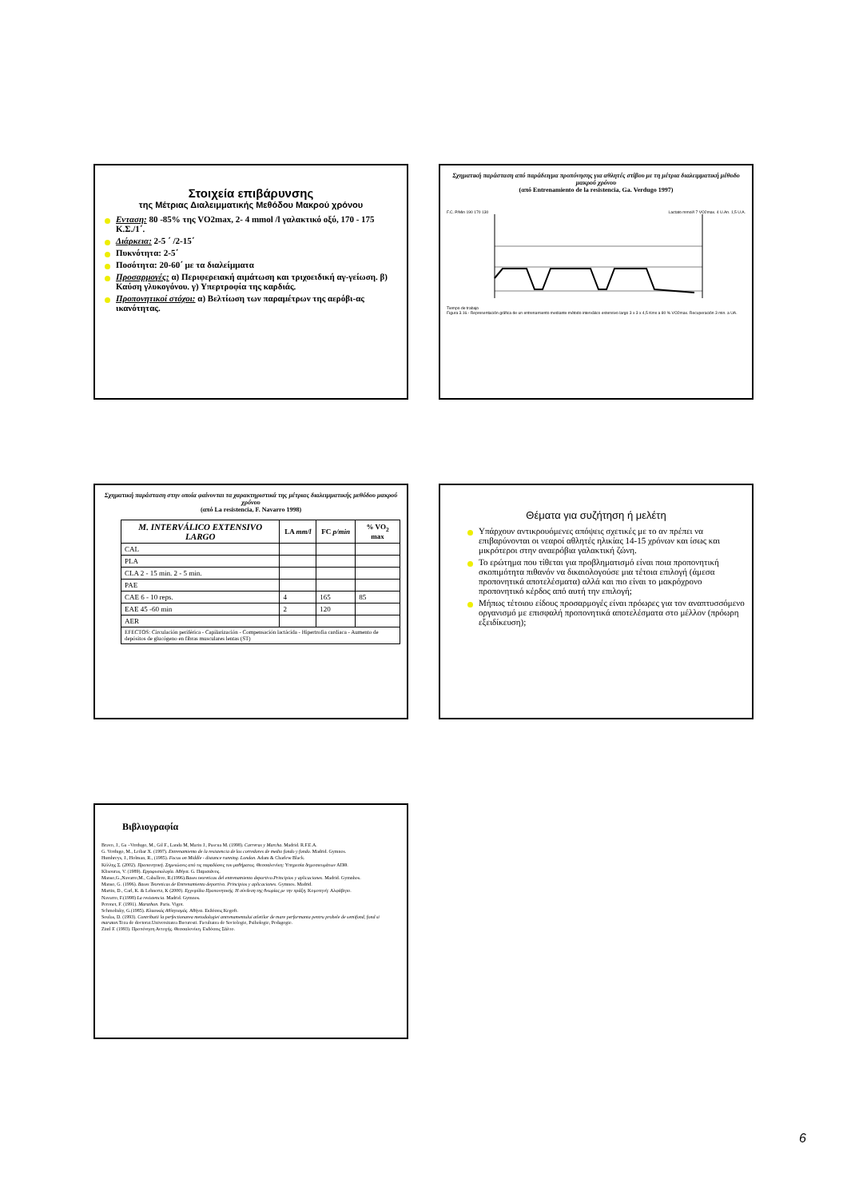Στοιχεία επιβάρυνσης
της Μέτριας Διαλειμματικής Μεθόδου Μακρού χρόνου
Ενταση: 80 -85% της VO2max, 2- 4 mmol /l γαλακτικό οξύ, 170 - 175 Κ.Σ./1΄.
Διάρκεια: 2-5 ΄ /2-15΄
Πυκνότητα: 2-5΄
Ποσότητα: 20-60΄ με τα διαλείμματα
Προσαρμογές: α) Περιφερειακή αιμάτωση και τριχοειδική αγ-γείωση. β) Καύση γλυκογόνου. γ) Υπερτροφία της καρδιάς.
Προπονητικοί στόχοι: α) Βελτίωση των παραμέτρων της αερόβι-ας ικανότητας.
Σχηματική παράσταση από παράδειγμα προπόνησης για αθλητές στίβου με τη μέτρια διαλειμματική μέθοδο μακρού χρόνου
(από Entrenamiento de la resistencia, Ga. Verdugo 1997)
F.C. P/Min 190 170 130 Lactato mmol/l 7 VO2max. 4 U.An. 1,5 U.A.
Tiempo de trabajo
Figura 3.16.- Representación gráfica de un entrenamiento mediante método interválico estensivo largo 3 x 3 x 4,5 Kms a 80 % VO2max. Recuperación 3 min. a UA.
Σχηματική παράσταση στην οποία φαίνονται τα χαρακτηριστικά της μέτριας διαλειμματικής μεθόδου μακρού χρόνου
(από La resistencia, F. Navarro 1998)
| M. INTERVÁLICO EXTENSIVO LARGO | LA mm/l | FC p/min | % VO<sub>2</sub> max |
| --- | --- | --- | --- |
| CAL | | | |
| PLA | | | |
| CLA 2 - 15 min. 2 - 5 min. | | | |
| PAE | | | |
| CAE 6 - 10 reps. | 4 | 165 | 85 |
| EAE 45 -60 min | 2 | 120 | |
| AER | | | |
| EFECTOS: Circulación periférica - Capilarización - Compensación lactácida - Hipertrofia cardiaca - Aumento de depósitos de glucógeno en fibras musculares lentas (ST) | | | |
Θέματα για συζήτηση ή μελέτη
Υπάρχουν αντικρουόμενες απόψεις σχετικές με το αν πρέπει να επιβαρύνονται οι νεαροί αθλητές ηλικίας 14-15 χρόνων και ίσως και μικρότεροι στην αναερόβια γαλακτική ζώνη.
Το ερώτημα που τίθεται για προβληματισμό είναι ποια προπονητική σκοπιμότητα πιθανόν να δικαιολογούσε μια τέτοια επιλογή (άμεσα προπονητικά αποτελέσματα) αλλά και πιο είναι το μακρόχρονο προπονητικό κέρδος από αυτή την επιλογή;
Μήπως τέτοιου είδους προσαρμογές είναι πρόωρες για τον αναπτυσσόμενο οργανισμό με επισφαλή προπονητικά αποτελέσματα στο μέλλον (πρόωρη εξειδίκευση);
Βιβλιογραφία
Bravo, J., Ga –Verdugo, M., Gil F., Landa M, Marin J., Pascua M. (1998). Carreras y Marcha. Madrid. R.F.E.A.
G. Verdugo, M., Leibar X. (1997). Entrenamiento de la resistencia de los corredores de medio fondo y fondo. Madrid. Gymnos.
Humhreys, J., Holman, R., (1985). Focus on Middle - distance running. London. Adam & Charlew Black.
Κέλλης Σ. (2002). Προπονητική. Σημειώσεις από τις παραδόσεις του μαθήματος. Θεσσαλονίκη: Υπηρεσία δημοσιευμάτων ΑΠΘ.
Klisouras, V. (1989). Εργοφυσιολογία. Αθήνα. G. Παρισιάνος.
Manso,G.,Navarro,M., Caballero, R.(1996).Bases teoreticas del entrenamiento deportivo.Principios y aplicaciones. Madrid. Gymnhos.
Manso, G. (1996). Bases Teoreticas de Entrenamiento deportivo. Principios y aplicaciones. Gymnos. Madrid.
Martin, D., Carl, K. & Lehnertz, K (2000). Εγχειρίδιο Προπονητικής. Η σύνδεση της θεωρίας με την πράξη. Κομοτηνή: Αλφάβητο.
Navarro, F.(1998) La resistencia. Madrid. Gymnos.
Peronet, F. (1991). Marathon. Paris. Vigot.
Schmolisky, G.(1985). Κλασικός Αθλητισμός. Αθήνα. Εκδόσεις Kegoft.
Soulas, D. (1993). Contributii la perfectionarea metodologiei antrenamentului atletilor de mare performanta pentru probele de semifond, fond si maraton. Teza de doctorat.Universitatea Bucuresti. Facultatea de Sociologie, Psihologie, Pedagogie.
Zintl F. (1993). Προπόνηση Αντοχής. Θεσσαλονίκη. Εκδόσεις Σάλτο.
6